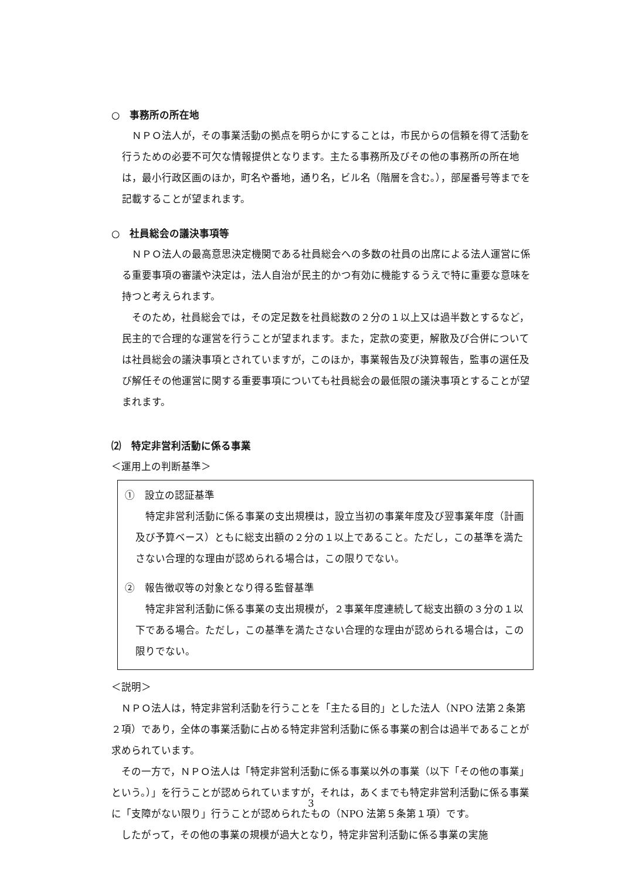○　事務所の所在地
　ＮＰＯ法人が，その事業活動の拠点を明らかにすることは，市民からの信頼を得て活動を行うための必要不可欠な情報提供となります。主たる事務所及びその他の事務所の所在地は，最小行政区画のほか，町名や番地，通り名，ビル名（階層を含む。），部屋番号等までを記載することが望まれます。
○　社員総会の議決事項等
　ＮＰＯ法人の最高意思決定機関である社員総会への多数の社員の出席による法人運営に係る重要事項の審議や決定は，法人自治が民主的かつ有効に機能するうえで特に重要な意味を持つと考えられます。
　そのため，社員総会では，その定足数を社員総数の２分の１以上又は過半数とするなど，民主的で合理的な運営を行うことが望まれます。また，定款の変更，解散及び合併については社員総会の議決事項とされていますが，このほか，事業報告及び決算報告，監事の選任及び解任その他運営に関する重要事項についても社員総会の最低限の議決事項とすることが望まれます。
⑵　特定非営利活動に係る事業
＜運用上の判断基準＞
①　設立の認証基準
　特定非営利活動に係る事業の支出規模は，設立当初の事業年度及び翌事業年度（計画及び予算ベース）ともに総支出額の２分の１以上であること。ただし，この基準を満たさない合理的な理由が認められる場合は，この限りでない。
②　報告徴収等の対象となり得る監督基準
　特定非営利活動に係る事業の支出規模が，２事業年度連続して総支出額の３分の１以下である場合。ただし，この基準を満たさない合理的な理由が認められる場合は，この限りでない。
＜説明＞
　ＮＰＯ法人は，特定非営利活動を行うことを「主たる目的」とした法人（NPO 法第２条第２項）であり，全体の事業活動に占める特定非営利活動に係る事業の割合は過半であることが求められています。
　その一方で，ＮＰＯ法人は「特定非営利活動に係る事業以外の事業（以下「その他の事業」という。）」を行うことが認められていますが，それは，あくまでも特定非営利活動に係る事業に「支障がない限り」行うことが認められたもの（NPO 法第５条第１項）です。
　したがって，その他の事業の規模が過大となり，特定非営利活動に係る事業の実施
3